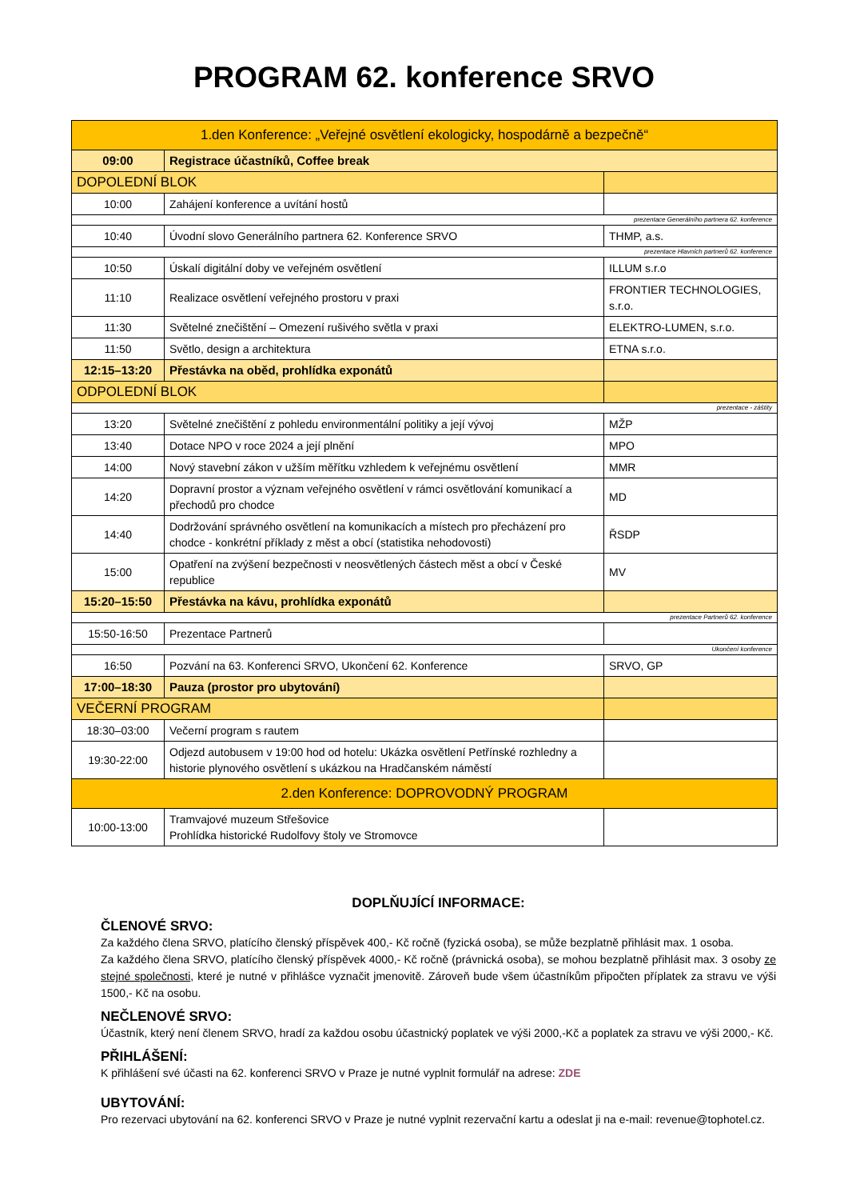PROGRAM 62. konference SRVO
| 1.den Konference: „Veřejné osvětlení ekologicky, hospodárně a bezpečně“ | | |
| 09:00 | Registrace účastníků, Coffee break | |
| DOPOLEDNÍ BLOK | | |
| 10:00 | Zahájení konference a uvítání hostů | |
| prezentace Generálního partnera 62. konference | | |
| 10:40 | Úvodní slovo Generálního partnera 62. Konference SRVO | THMP, a.s. |
| prezentace Hlavních partnerů 62. konference | | |
| 10:50 | Úskalí digitální doby ve veřejném osvětlení | ILLUM s.r.o |
| 11:10 | Realizace osvětlení veřejného prostoru v praxi | FRONTIER TECHNOLOGIES, s.r.o. |
| 11:30 | Světelné znečištění – Omezení rušivého světla v praxi | ELEKTRO-LUMEN, s.r.o. |
| 11:50 | Světlo, design a architektura | ETNA s.r.o. |
| 12:15–13:20 | Přestávka na oběd, prohlídka exponátů | |
| ODPOLEDNÍ BLOK | | |
| prezentace - záštity | | |
| 13:20 | Světelné znečištění z pohledu environmentální politiky a její vývoj | MŽP |
| 13:40 | Dotace NPO v roce 2024 a její plnění | MPO |
| 14:00 | Nový stavební zákon v užším měřítku vzhledem k veřejnému osvětlení | MMR |
| 14:20 | Dopravní prostor a význam veřejného osvětlení v rámci osvětlování komunikací a přechodů pro chodce | MD |
| 14:40 | Dodržování správného osvětlení na komunikacích a místech pro přecházení pro chodce - konkrétní příklady z měst a obcí (statistika nehodovosti) | ŘSDP |
| 15:00 | Opatření na zvýšení bezpečnosti v neosvětlených částech měst a obcí v České republice | MV |
| 15:20–15:50 | Přestávka na kávu, prohlídka exponátů | |
| prezentace Partnerů 62. konference | | |
| 15:50-16:50 | Prezentace Partnerů | |
| Ukončení konference | | |
| 16:50 | Pozvání na 63. Konferenci SRVO, Ukončení 62. Konference | SRVO, GP |
| 17:00–18:30 | Pauza (prostor pro ubytování) | |
| VEČERNÍ PROGRAM | | |
| 18:30–03:00 | Večerní program s rautem | |
| 19:30-22:00 | Odjezd autobusem v 19:00 hod od hotelu: Ukázka osvětlení Petřínské rozhledny a historie plynového osvětlení s ukázkou na Hradčanském náměstí | |
| 2.den Konference: DOPROVODNÝ PROGRAM | | |
| 10:00-13:00 | Tramvajové muzeum Střešovice Prohlídka historické Rudolfovy štoly ve Stromovce | |
DOPLŇUJÍCÍ INFORMACE:
ČLENOVÉ SRVO:
Za každého člena SRVO, platícího členský příspěvek 400,- Kč ročně (fyzická osoba), se může bezplatně přihlásit max. 1 osoba.
Za každého člena SRVO, platícího členský příspěvek 4000,- Kč ročně (právnická osoba), se mohou bezplatně přihlásit max. 3 osoby ze stejné společnosti, které je nutné v přihlášce vyznačit jmenovitě. Zároveň bude všem účastníkům připočten příplatek za stravu ve výši 1500,- Kč na osobu.
NEČLENOVÉ SRVO:
Účastník, který není členem SRVO, hradí za každou osobu účastnický poplatek ve výši 2000,-Kč a poplatek za stravu ve výši 2000,- Kč.
PŘIHLÁŠENÍ:
K přihlášení své účasti na 62. konferenci SRVO v Praze je nutné vyplnit formulář na adrese: ZDE
UBYTOVÁNÍ:
Pro rezervaci ubytování na 62. konferenci SRVO v Praze je nutné vyplnit rezervační kartu a odeslat ji na e-mail: revenue@tophotel.cz.